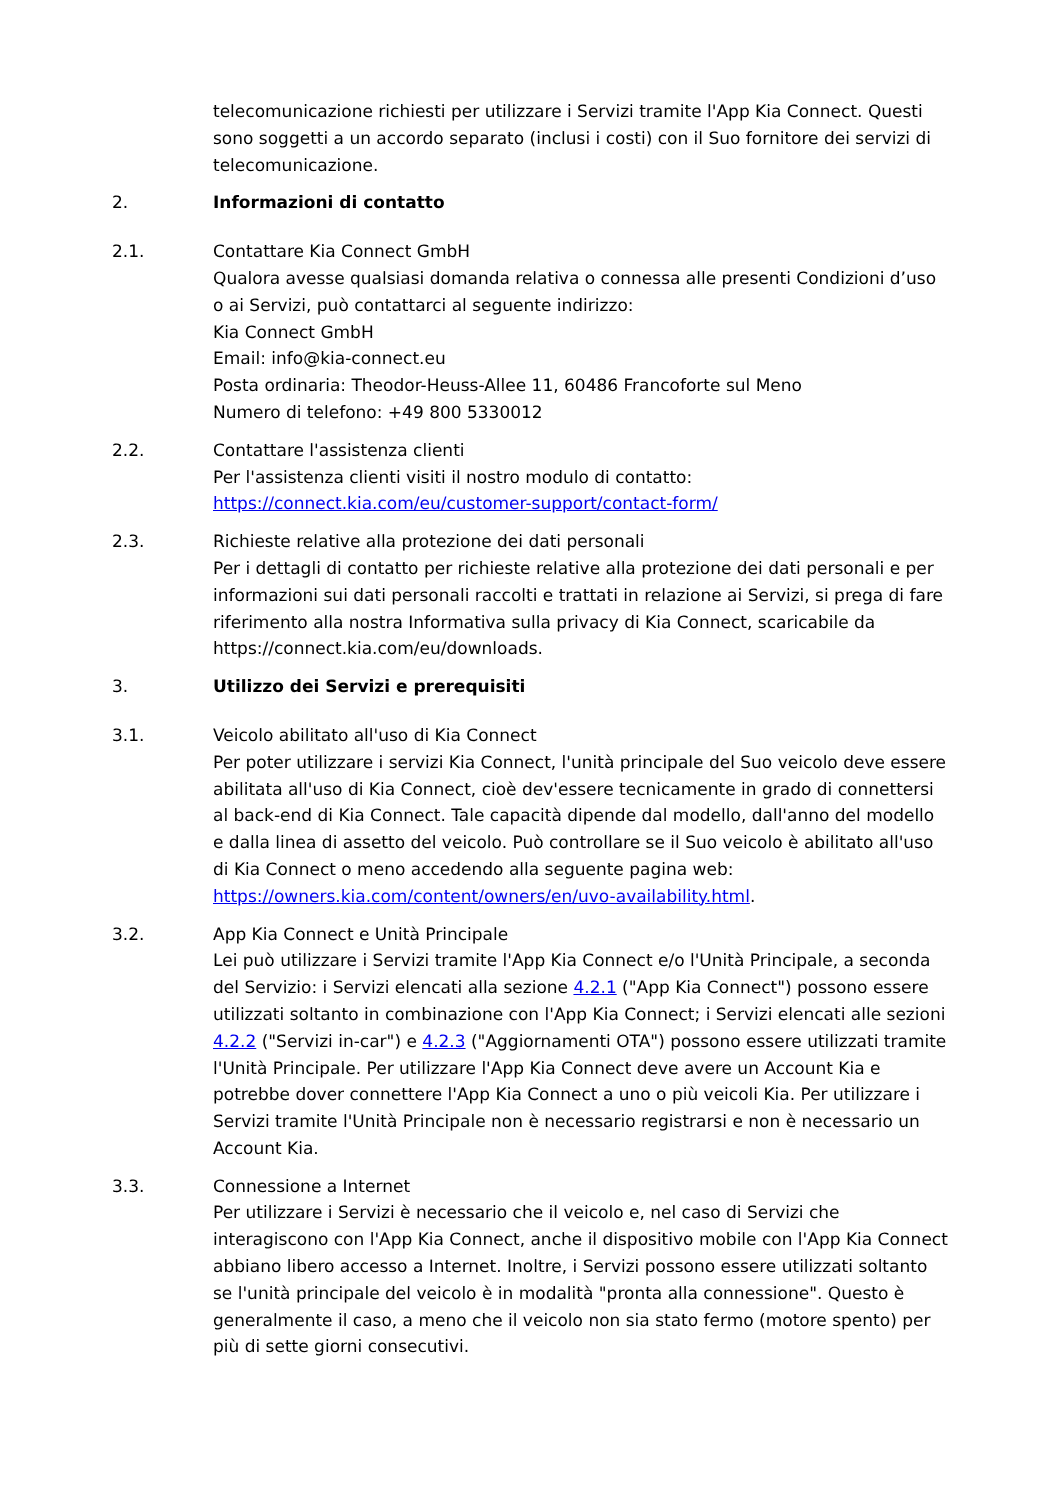telecomunicazione richiesti per utilizzare i Servizi tramite l'App Kia Connect. Questi sono soggetti a un accordo separato (inclusi i costi) con il Suo fornitore dei servizi di telecomunicazione.
2. Informazioni di contatto
2.1. Contattare Kia Connect GmbH
Qualora avesse qualsiasi domanda relativa o connessa alle presenti Condizioni d’uso o ai Servizi, può contattarci al seguente indirizzo:
Kia Connect GmbH
Email: info@kia-connect.eu
Posta ordinaria: Theodor-Heuss-Allee 11, 60486 Francoforte sul Meno
Numero di telefono: +49 800 5330012
2.2. Contattare l'assistenza clienti
Per l'assistenza clienti visiti il nostro modulo di contatto:
https://connect.kia.com/eu/customer-support/contact-form/
2.3. Richieste relative alla protezione dei dati personali
Per i dettagli di contatto per richieste relative alla protezione dei dati personali e per informazioni sui dati personali raccolti e trattati in relazione ai Servizi, si prega di fare riferimento alla nostra Informativa sulla privacy di Kia Connect, scaricabile da https://connect.kia.com/eu/downloads.
3. Utilizzo dei Servizi e prerequisiti
3.1. Veicolo abilitato all'uso di Kia Connect
Per poter utilizzare i servizi Kia Connect, l'unità principale del Suo veicolo deve essere abilitata all'uso di Kia Connect, cioè dev'essere tecnicamente in grado di connettersi al back-end di Kia Connect. Tale capacità dipende dal modello, dall'anno del modello e dalla linea di assetto del veicolo. Può controllare se il Suo veicolo è abilitato all'uso di Kia Connect o meno accedendo alla seguente pagina web: https://owners.kia.com/content/owners/en/uvo-availability.html.
3.2. App Kia Connect e Unità Principale
Lei può utilizzare i Servizi tramite l'App Kia Connect e/o l'Unità Principale, a seconda del Servizio: i Servizi elencati alla sezione 4.2.1 ("App Kia Connect") possono essere utilizzati soltanto in combinazione con l'App Kia Connect; i Servizi elencati alle sezioni 4.2.2 ("Servizi in-car") e 4.2.3 ("Aggiornamenti OTA") possono essere utilizzati tramite l'Unità Principale. Per utilizzare l'App Kia Connect deve avere un Account Kia e potrebbe dover connettere l'App Kia Connect a uno o più veicoli Kia. Per utilizzare i Servizi tramite l'Unità Principale non è necessario registrarsi e non è necessario un Account Kia.
3.3. Connessione a Internet
Per utilizzare i Servizi è necessario che il veicolo e, nel caso di Servizi che interagiscono con l'App Kia Connect, anche il dispositivo mobile con l'App Kia Connect abbiano libero accesso a Internet. Inoltre, i Servizi possono essere utilizzati soltanto se l'unità principale del veicolo è in modalità "pronta alla connessione". Questo è generalmente il caso, a meno che il veicolo non sia stato fermo (motore spento) per più di sette giorni consecutivi.